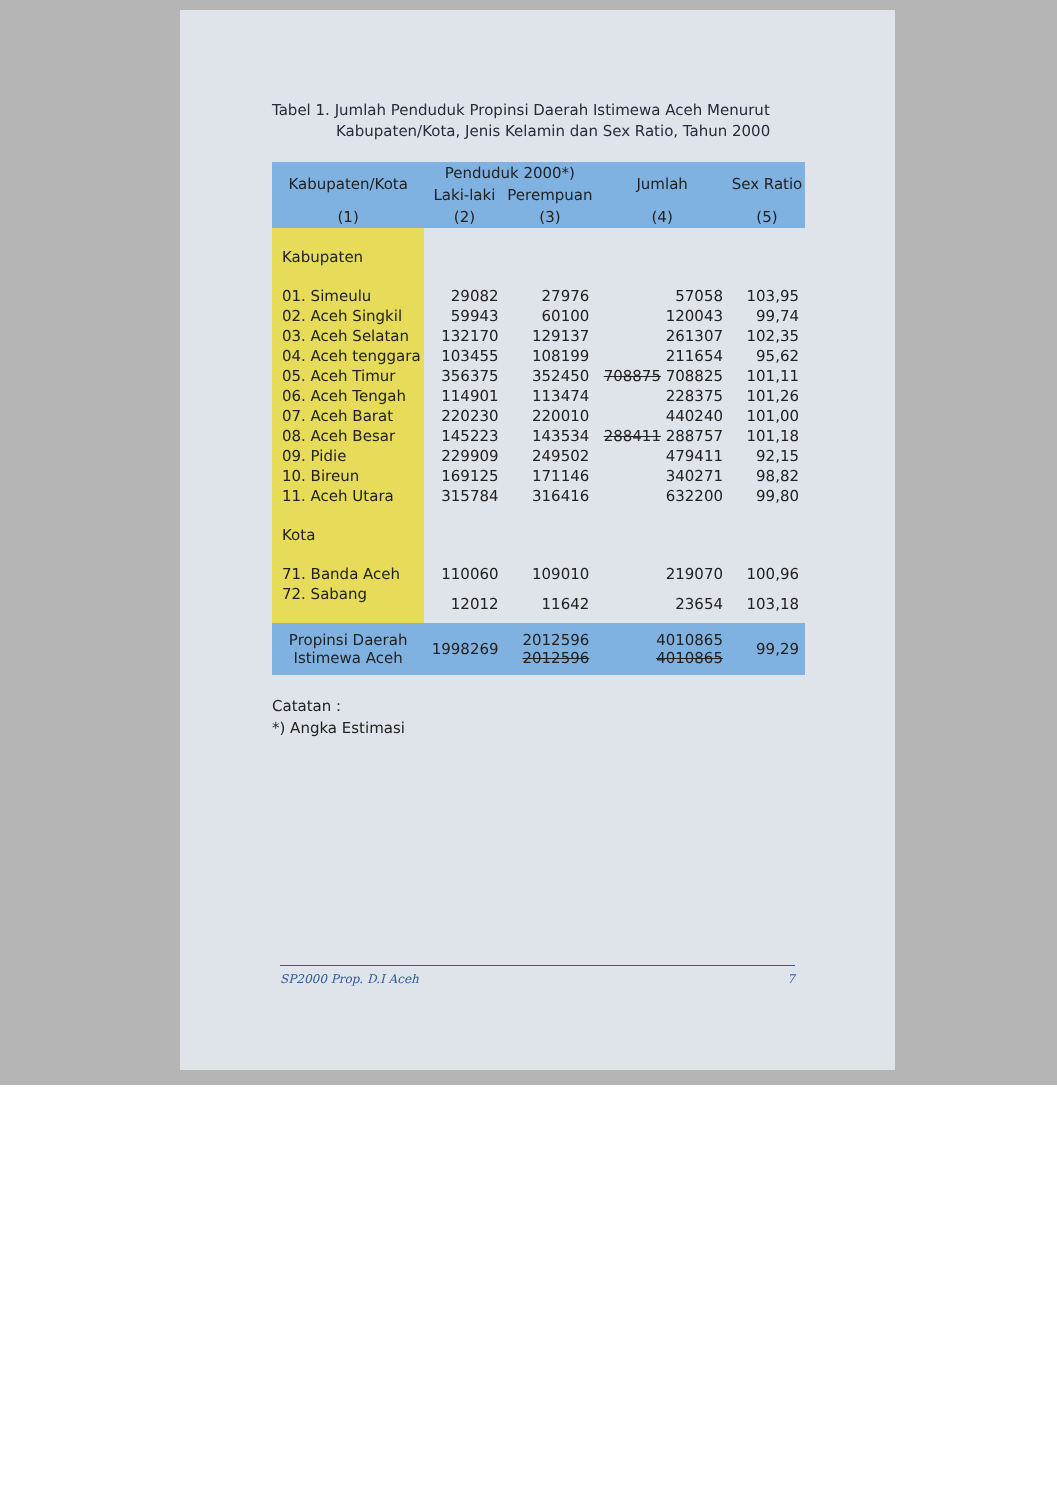Tabel 1. Jumlah Penduduk Propinsi Daerah Istimewa Aceh Menurut
Kabupaten/Kota, Jenis Kelamin dan Sex Ratio, Tahun 2000
| Kabupaten/Kota | Penduduk 2000*) | | Jumlah | Sex Ratio |
| --- | --- | --- | --- | --- |
| | Laki-laki | Perempuan | | |
| (1) | (2) | (3) | (4) | (5) |
| Kabupaten | | | | |
| 01. Simeulu | 29082 | 27976 | 57058 | 103,95 |
| 02. Aceh Singkil | 59943 | 60100 | 120043 | 99,74 |
| 03. Aceh Selatan | 132170 | 129137 | 261307 | 102,35 |
| 04. Aceh tenggara | 103455 | 108199 | 211654 | 95,62 |
| 05. Aceh Timur | 356375 | 352450 | 708875 708825 | 101,11 |
| 06. Aceh Tengah | 114901 | 113474 | 228375 | 101,26 |
| 07. Aceh Barat | 220230 | 220010 | 440240 | 101,00 |
| 08. Aceh Besar | 145223 | 143534 | 288411 288757 | 101,18 |
| 09. Pidie | 229909 | 249502 | 479411 | 92,15 |
| 10. Bireun | 169125 | 171146 | 340271 | 98,82 |
| 11. Aceh Utara | 315784 | 316416 | 632200 | 99,80 |
| Kota | | | | |
| 71. Banda Aceh | 110060 | 109010 | 219070 | 100,96 |
| 72. Sabang | 12012 | 11642 | 23654 | 103,18 |
| Propinsi Daerah Istimewa Aceh | 1998269 | 2012596 2012596 | 4010865 4010865 | 99,29 |
Catatan :
*) Angka Estimasi
SP2000 Prop. D.I Aceh 7